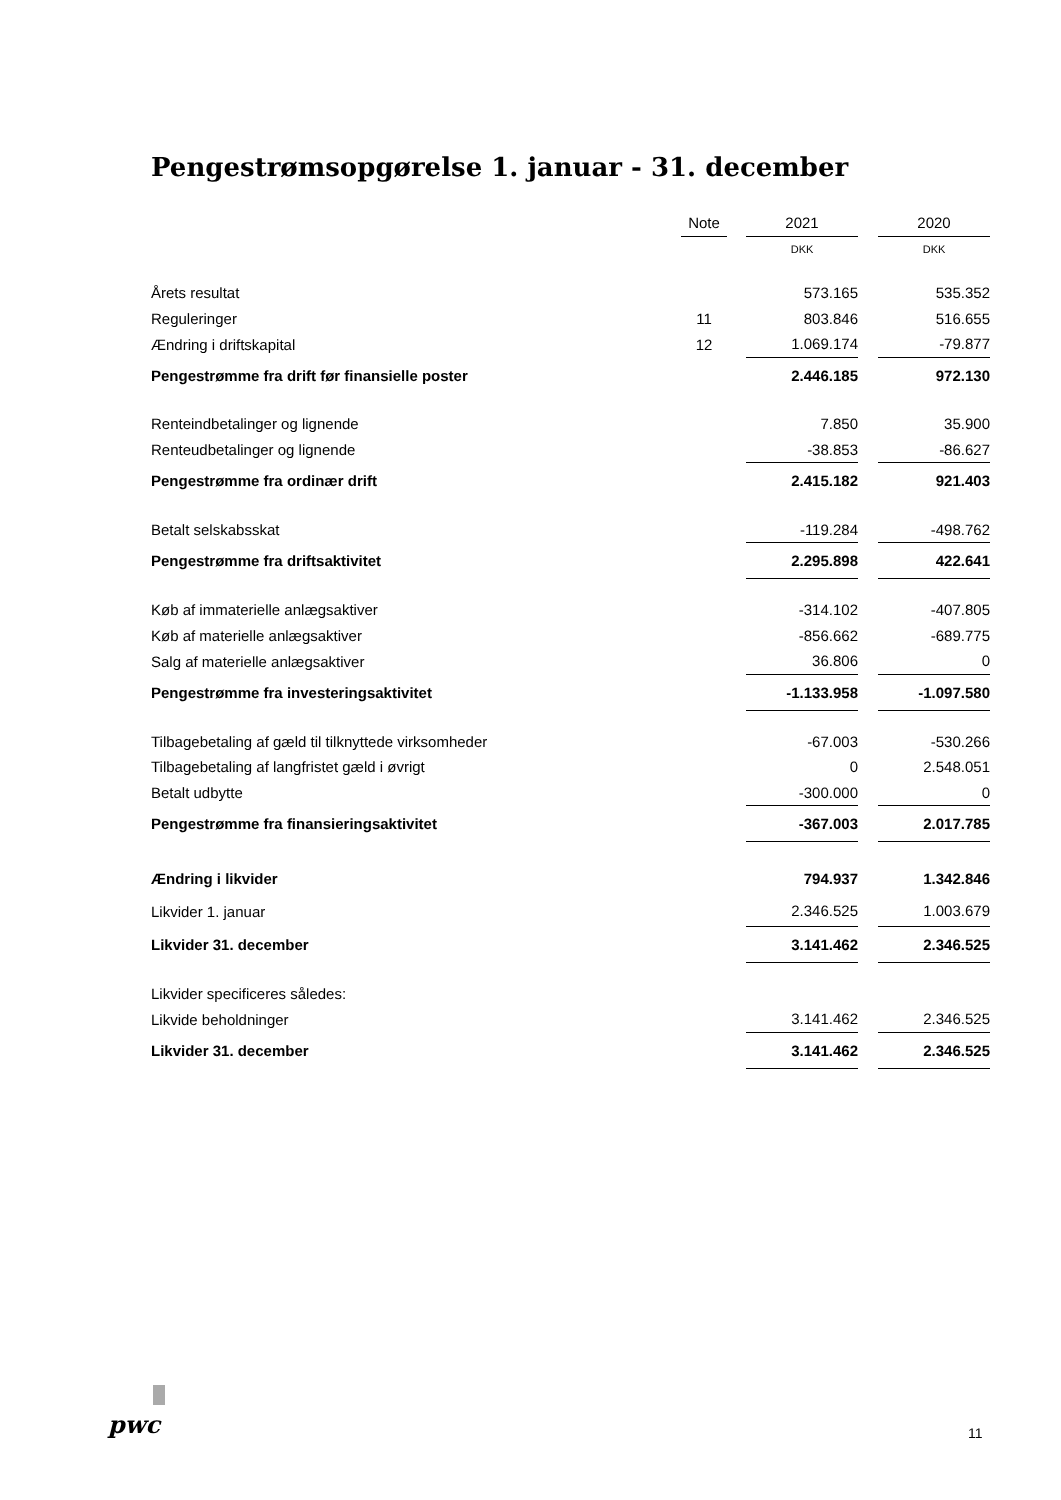Pengestrømsopgørelse 1. januar - 31. december
| | Note | | 2021 | | 2020 |
| --- | --- | --- | --- | --- | --- |
| | | | DKK | | DKK |
| Årets resultat | | | 573.165 | | 535.352 |
| Reguleringer | 11 | | 803.846 | | 516.655 |
| Ændring i driftskapital | 12 | | 1.069.174 | | -79.877 |
| Pengestrømme fra drift før finansielle poster | | | 2.446.185 | | 972.130 |
| Renteindbetalinger og lignende | | | 7.850 | | 35.900 |
| Renteudbetalinger og lignende | | | -38.853 | | -86.627 |
| Pengestrømme fra ordinær drift | | | 2.415.182 | | 921.403 |
| Betalt selskabsskat | | | -119.284 | | -498.762 |
| Pengestrømme fra driftsaktivitet | | | 2.295.898 | | 422.641 |
| Køb af immaterielle anlægsaktiver | | | -314.102 | | -407.805 |
| Køb af materielle anlægsaktiver | | | -856.662 | | -689.775 |
| Salg af materielle anlægsaktiver | | | 36.806 | | 0 |
| Pengestrømme fra investeringsaktivitet | | | -1.133.958 | | -1.097.580 |
| Tilbagebetaling af gæld til tilknyttede virksomheder | | | -67.003 | | -530.266 |
| Tilbagebetaling af langfristet gæld i øvrigt | | | 0 | | 2.548.051 |
| Betalt udbytte | | | -300.000 | | 0 |
| Pengestrømme fra finansieringsaktivitet | | | -367.003 | | 2.017.785 |
| Ændring i likvider | | | 794.937 | | 1.342.846 |
| Likvider 1. januar | | | 2.346.525 | | 1.003.679 |
| Likvider 31. december | | | 3.141.462 | | 2.346.525 |
| Likvider specificeres således: | | | | | |
| Likvide beholdninger | | | 3.141.462 | | 2.346.525 |
| Likvider 31. december | | | 3.141.462 | | 2.346.525 |
pwc 11